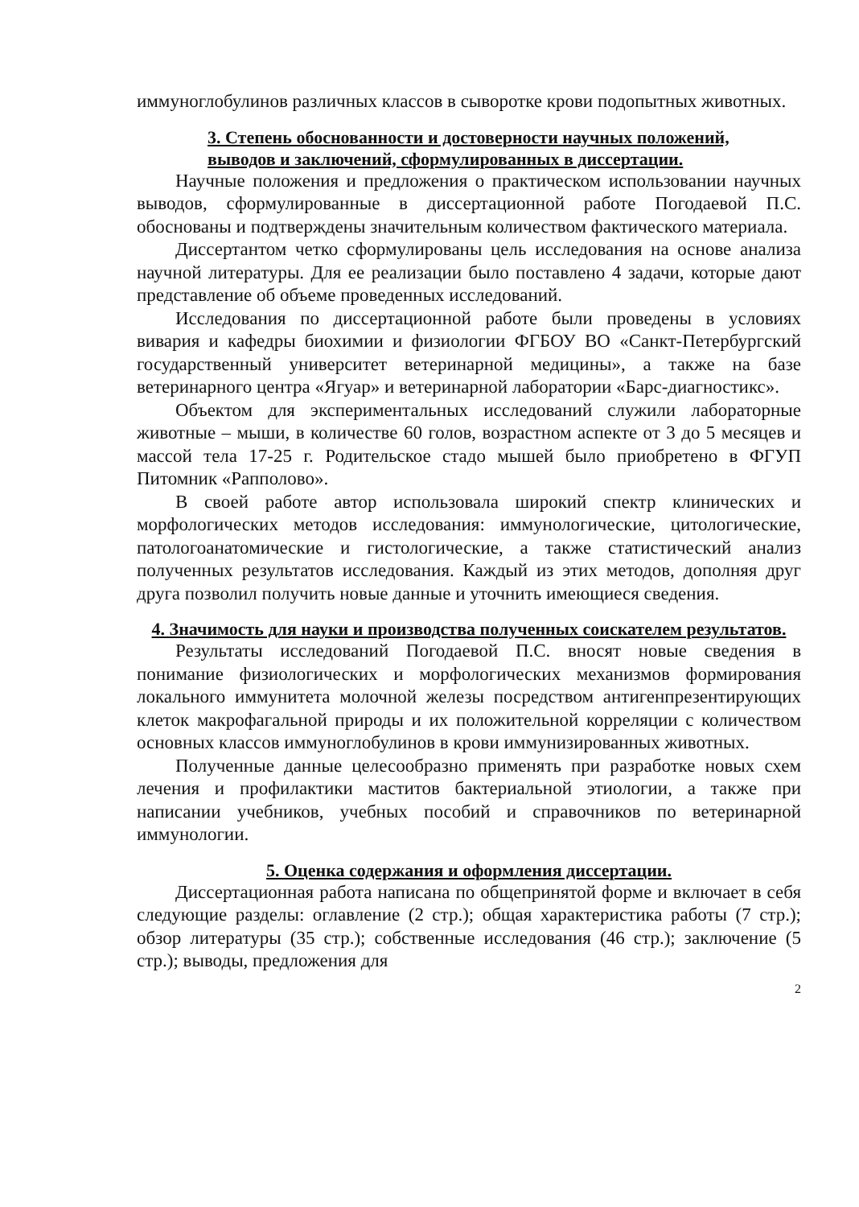иммуноглобулинов различных классов в сыворотке крови подопытных животных.
3. Степень обоснованности и достоверности научных положений, выводов и заключений, сформулированных в диссертации.
Научные положения и предложения о практическом использовании научных выводов, сформулированные в диссертационной работе Погодаевой П.С. обоснованы и подтверждены значительным количеством фактического материала.
Диссертантом четко сформулированы цель исследования на основе анализа научной литературы. Для ее реализации было поставлено 4 задачи, которые дают представление об объеме проведенных исследований.
Исследования по диссертационной работе были проведены в условиях вивария и кафедры биохимии и физиологии ФГБОУ ВО «Санкт-Петербургский государственный университет ветеринарной медицины», а также на базе ветеринарного центра «Ягуар» и ветеринарной лаборатории «Барс-диагностикс».
Объектом для экспериментальных исследований служили лабораторные животные – мыши, в количестве 60 голов, возрастном аспекте от 3 до 5 месяцев и массой тела 17-25 г. Родительское стадо мышей было приобретено в ФГУП Питомник «Рапполово».
В своей работе автор использовала широкий спектр клинических и морфологических методов исследования: иммунологические, цитологические, патологоанатомические и гистологические, а также статистический анализ полученных результатов исследования. Каждый из этих методов, дополняя друг друга позволил получить новые данные и уточнить имеющиеся сведения.
4. Значимость для науки и производства полученных соискателем результатов.
Результаты исследований Погодаевой П.С. вносят новые сведения в понимание физиологических и морфологических механизмов формирования локального иммунитета молочной железы посредством антигенпрезентирующих клеток макрофагальной природы и их положительной корреляции с количеством основных классов иммуноглобулинов в крови иммунизированных животных.
Полученные данные целесообразно применять при разработке новых схем лечения и профилактики маститов бактериальной этиологии, а также при написании учебников, учебных пособий и справочников по ветеринарной иммунологии.
5. Оценка содержания и оформления диссертации.
Диссертационная работа написана по общепринятой форме и включает в себя следующие разделы: оглавление (2 стр.); общая характеристика работы (7 стр.); обзор литературы (35 стр.); собственные исследования (46 стр.); заключение (5 стр.); выводы, предложения для
2